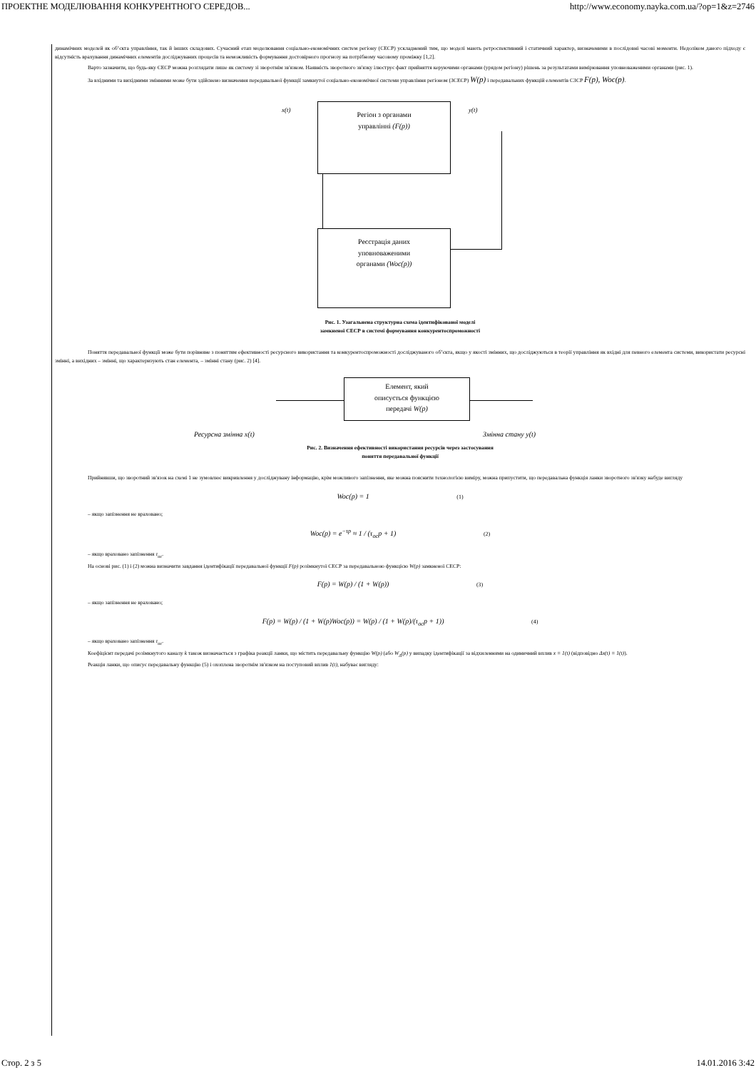ПРОЕКТНЕ МОДЕЛЮВАННЯ КОНКУРЕНТНОГО СЕРЕДОВ... http://www.economy.nayka.com.ua/?op=1&z=2746
динамічних моделей як об’єкта управління, так й інших складових. Сучасний етап моделювання соціально-економічних систем регіону (СЕСР) ускладнений тим, що моделі мають ретроспективний і статичний характер, визначеними в послідовні часові моменти. Недоліком даного підходу є відсутність врахування динамічних елементів досліджуваних процесів та неможливість формування достовірного прогнозу на потрібному часовому проміжку [1,2].
Варто зазначити, що будь-яку СЕСР можна розглядати лише як систему зі зворотнім зв'язком. Наявність зворотного зв'язку ілюструє факт прийняття керуючими органами (урядом регіону) рішень за результатами вимірювання уповноваженими органами (рис. 1).
За вхідними та вихідними змінними може бути здійснено визначення передавальної функції замкнутої соціально-економічної системи управління регіоном (ЗСЕСР) W(p) і передавальних функцій елементів СЗСР F(p), Woc(p).
Регіон з органами
управлінні (F(p))
Реєстрація даних
уповноваженими
органами (Woc(p))
x(t) y(t)
Рис. 1. Узагальнена структурна схема ідентифікованої моделі
замкненої СЕСР в системі формування конкурентоспроможності
Поняття передавальної функції може бути порівняне з поняттям ефективності ресурсного використання та конкурентоспроможності досліджуваного об’єкта, якщо у якості змінних, що досліджуються в теорії управління як вхідні для певного елемента системи, використати ресурсні змінні, а вихідних – змінні, що характеризують стан елемента, – змінні стану (рис. 2) [4].
Елемент, який
описується функцією
передачі W(p)
Ресурсна змінна x(t) Змінна стану y(t)
Рис. 2. Визначення ефективності використання ресурсів через застосування
поняття передавальної функції
Прийнявши, що зворотний зв'язок на схемі 1 не зумовлює викривлення у досліджувану інформацію, крім можливого запізнення, яке можна пояснити технологією виміру, можна припустити, що передавальна функція ланки зворотного зв'язку набуде вигляду
Woc(p) = 1 (1)
– якщо запізнення не враховано;
Woc(p) = e<sup>−τp</sup> ≈ 1 / (τ<sub>oc</sub>p + 1) (2)
– якщо враховано запізнення τ<sub>oc</sub>.
На основі рис. (1) і (2) можна визначити завдання ідентифікації передавальної функції F(p) розімкнутої СЕСР за передавальною функцією W(p) замкненої СЕСР:
F(p) = W(p) / (1 + W(p)) (3)
– якщо запізнення не враховано;
F(p) = W(p) / (1 + W(p)Woc(p)) = W(p) / (1 + W(p)/(τ<sub>oc</sub>p + 1)) (4)
– якщо враховано запізнення τ<sub>oc</sub>.
Коефіцієнт передачі розімкнутого каналу k також визначається з графіка реакції ланки, що містить передавальну функцію W(p) (або W<sub>Δ</sub>(p) у випадку ідентифікації за відхиленнями на одиничний вплив x = 1(t) (відповідно Δx(t) = 1(t)).
Реакція ланки, що описує передавальну функцію (5) і охоплена зворотнім зв'язком на поступовий вплив 1(t), набуває вигляду:
Стор. 2 з 5 14.01.2016 3:42